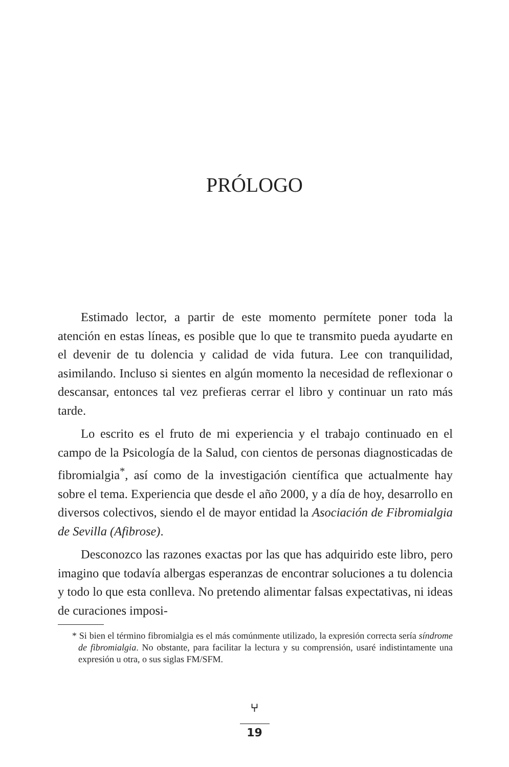PRÓLOGO
Estimado lector, a partir de este momento permítete poner toda la atención en estas líneas, es posible que lo que te transmito pueda ayudarte en el devenir de tu dolencia y calidad de vida futura. Lee con tranquilidad, asimilando. Incluso si sientes en algún momento la necesidad de reflexionar o descansar, entonces tal vez prefieras cerrar el libro y continuar un rato más tarde.
Lo escrito es el fruto de mi experiencia y el trabajo continuado en el campo de la Psicología de la Salud, con cientos de personas diagnosticadas de fibromialgia<sup>*</sup>, así como de la investigación científica que actualmente hay sobre el tema. Experiencia que desde el año 2000, y a día de hoy, desarrollo en diversos colectivos, siendo el de mayor entidad la Asociación de Fibromialgia de Sevilla (Afibrose).
Desconozco las razones exactas por las que has adquirido este libro, pero imagino que todavía albergas esperanzas de encontrar soluciones a tu dolencia y todo lo que esta conlleva. No pretendo alimentar falsas expectativas, ni ideas de curaciones imposi-
* Si bien el término fibromialgia es el más comúnmente utilizado, la expresión correcta sería síndrome de fibromialgia. No obstante, para facilitar la lectura y su comprensión, usaré indistintamente una expresión u otra, o sus siglas FM/SFM.
⑂
19